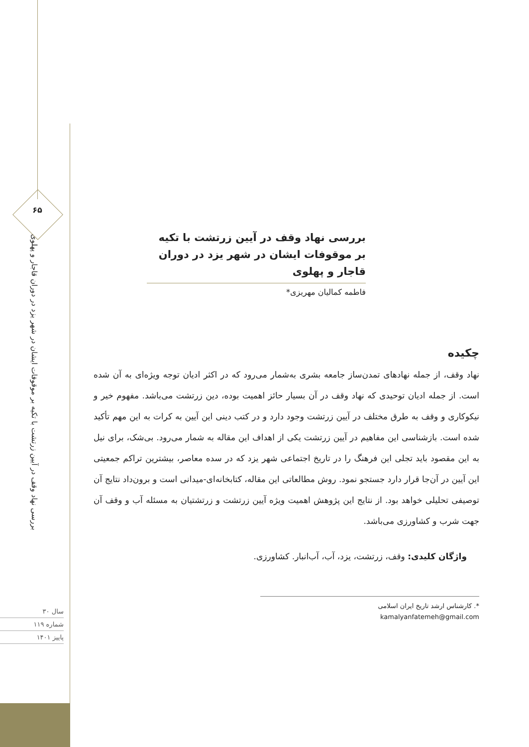۶۵
بررسی نهاد وقف در آیین زرتشت با تکیه بر موقوفات ایشان در شهر یزد در دوران قاجار و پهلوی
سال ۳۰
شماره ۱۱۹
پاییز ۱۴۰۱
بررسی نهاد وقف در آیین زرتشت با تکیه بر موقوفات ایشان در شهر یزد در دوران قاجار و پهلوی
فاطمه کمالیان مهریزی*
چکیده
نهاد وقف، از جمله نهادهای تمدن‌ساز جامعه بشری به‌شمار می‌رود که در اکثر ادیان توجه ویژه‌ای به آن شده است. از جمله ادیان توحیدی که نهاد وقف در آن بسیار حائز اهمیت بوده، دین زرتشت می‌باشد. مفهوم خیر و نیکوکاری و وقف به طرق مختلف در آیین زرتشت وجود دارد و در کتب دینی این آیین به کرات به این مهم تأکید شده است. بازشناسی این مفاهیم در آیین زرتشت یکی از اهداف این مقاله به شمار می‌رود. بی‌شک، برای نیل به این مقصود باید تجلی این فرهنگ را در تاریخ اجتماعی شهر یزد که در سده معاصر، بیشترین تراکم جمعیتی این آیین در آن‌جا قرار دارد جستجو نمود. روش مطالعاتی این مقاله، کتابخانه‌ای-میدانی است و برون‌داد نتایج آن توصیفی تحلیلی خواهد بود. از نتایج این پژوهش اهمیت ویژه آیین زرتشت و زرتشتیان به مسئله آب و وقف آن جهت شرب و کشاورزی می‌باشد.
واژگان کلیدی: وقف، زرتشت، یزد، آب، آب‌انبار. کشاورزی.
*. کارشناس ارشد تاریخ ایران اسلامی
kamalyanfatemeh@gmail.com